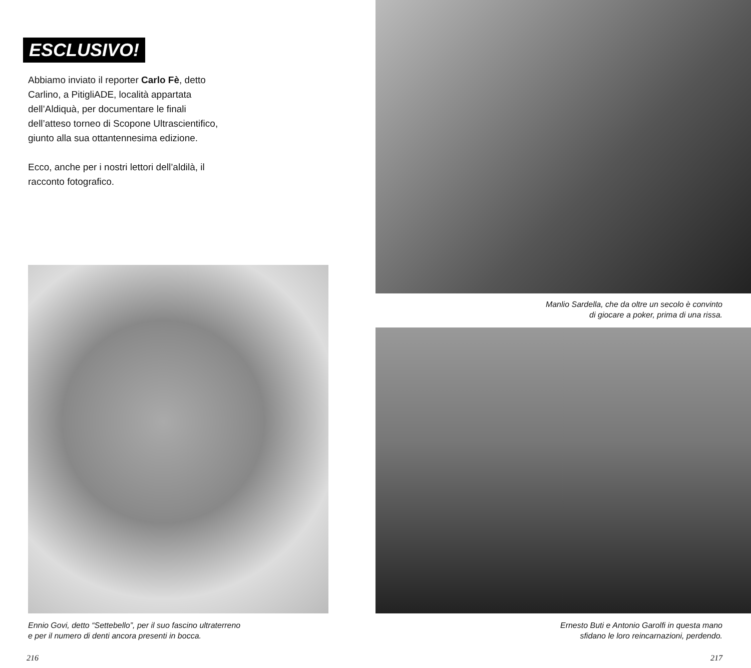ESCLUSIVO!
Abbiamo inviato il reporter Carlo Fè, detto Carlino, a PitigliADE, località appartata dell’Aldiquà, per documentare le finali dell’atteso torneo di Scopone Ultrascientifico, giunto alla sua ottantennesima edizione.
Ecco, anche per i nostri lettori dell’aldilà, il racconto fotografico.
Ennio Govi, detto “Settebello”, per il suo fascino ultraterreno
e per il numero di denti ancora presenti in bocca.
216
Manlio Sardella, che da oltre un secolo è convinto
di giocare a poker, prima di una rissa.
Ernesto Buti e Antonio Garolfi in questa mano
sfidano le loro reincarnazioni, perdendo.
217